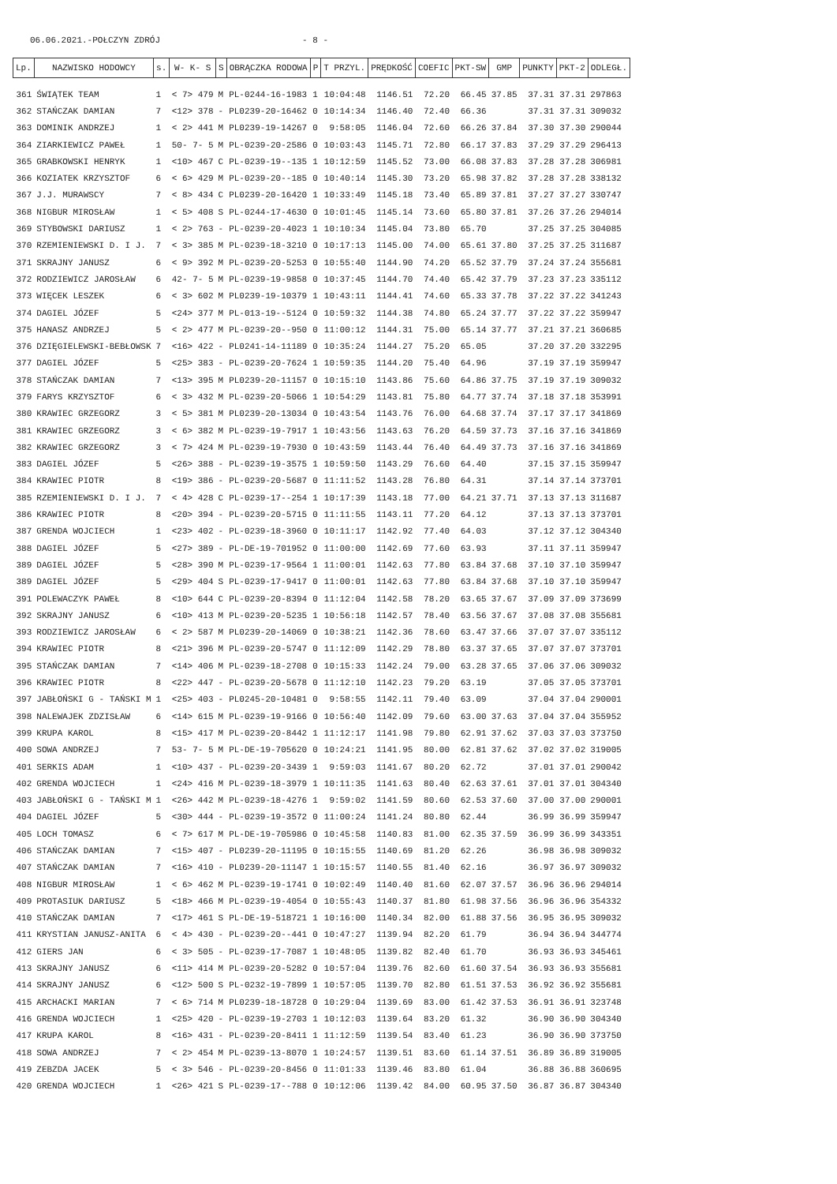06.06.2021.-POŁCZYN ZDRÓJ - 8 -
| Lp. | NAZWISKO HODOWCY | s. | W- K- S | S | OBRĄCZKA RODOWA | P | T PRZYL. | PRĘDKOŚĆ | COEFIC | PKT-SW | GMP | PUNKTY | PKT-2 | ODLEGŁ. |
| --- | --- | --- | --- | --- | --- | --- | --- | --- | --- | --- | --- | --- | --- | --- |
| 361 | ŚWIĄTEK TEAM | 1 | < 7> 479 | M | PL-0244-16-1983 | 1 | 10:04:48 | 1146.51 | 72.20 | 66.45 | 37.85 | 37.31 | 37.31 | 297863 |
| 362 | STAŃCZAK DAMIAN | 7 | <12> 378 | - | PL0239-20-16462 | 0 | 10:14:34 | 1146.40 | 72.40 | 66.36 | | 37.31 | 37.31 | 309032 |
| 363 | DOMINIK ANDRZEJ | 1 | < 2> 441 | M | PL0239-19-14267 | 0 | 9:58:05 | 1146.04 | 72.60 | 66.26 | 37.84 | 37.30 | 37.30 | 290044 |
| 364 | ZIARKIEWICZ PAWEŁ | 1 | 50- 7- 5 | M | PL-0239-20-2586 | 0 | 10:03:43 | 1145.71 | 72.80 | 66.17 | 37.83 | 37.29 | 37.29 | 296413 |
| 365 | GRABKOWSKI HENRYK | 1 | <10> 467 | C | PL-0239-19--135 | 1 | 10:12:59 | 1145.52 | 73.00 | 66.08 | 37.83 | 37.28 | 37.28 | 306981 |
| 366 | KOZIATEK KRZYSZTOF | 6 | < 6> 429 | M | PL-0239-20--185 | 0 | 10:40:14 | 1145.30 | 73.20 | 65.98 | 37.82 | 37.28 | 37.28 | 338132 |
| 367 | J.J. MURAWSCY | 7 | < 8> 434 | C | PL0239-20-16420 | 1 | 10:33:49 | 1145.18 | 73.40 | 65.89 | 37.81 | 37.27 | 37.27 | 330747 |
| 368 | NIGBUR MIROSŁAW | 1 | < 5> 408 | S | PL-0244-17-4630 | 0 | 10:01:45 | 1145.14 | 73.60 | 65.80 | 37.81 | 37.26 | 37.26 | 294014 |
| 369 | STYBOWSKI DARIUSZ | 1 | < 2> 763 | - | PL-0239-20-4023 | 1 | 10:10:34 | 1145.04 | 73.80 | 65.70 | | 37.25 | 37.25 | 304085 |
| 370 | RZEMIENIEWSKI D. I J. | 7 | < 3> 385 | M | PL-0239-18-3210 | 0 | 10:17:13 | 1145.00 | 74.00 | 65.61 | 37.80 | 37.25 | 37.25 | 311687 |
| 371 | SKRAJNY JANUSZ | 6 | < 9> 392 | M | PL-0239-20-5253 | 0 | 10:55:40 | 1144.90 | 74.20 | 65.52 | 37.79 | 37.24 | 37.24 | 355681 |
| 372 | RODZIEWICZ JAROSŁAW | 6 | 42- 7- 5 | M | PL-0239-19-9858 | 0 | 10:37:45 | 1144.70 | 74.40 | 65.42 | 37.79 | 37.23 | 37.23 | 335112 |
| 373 | WIĘCEK LESZEK | 6 | < 3> 602 | M | PL0239-19-10379 | 1 | 10:43:11 | 1144.41 | 74.60 | 65.33 | 37.78 | 37.22 | 37.22 | 341243 |
| 374 | DAGIEL JÓZEF | 5 | <24> 377 | M | PL-013-19--5124 | 0 | 10:59:32 | 1144.38 | 74.80 | 65.24 | 37.77 | 37.22 | 37.22 | 359947 |
| 375 | HANASZ ANDRZEJ | 5 | < 2> 477 | M | PL-0239-20--950 | 0 | 11:00:12 | 1144.31 | 75.00 | 65.14 | 37.77 | 37.21 | 37.21 | 360685 |
| 376 | DZIĘGIELEWSKI-BEBŁOWSK | 7 | <16> 422 | - | PL0241-14-11189 | 0 | 10:35:24 | 1144.27 | 75.20 | 65.05 | | 37.20 | 37.20 | 332295 |
| 377 | DAGIEL JÓZEF | 5 | <25> 383 | - | PL-0239-20-7624 | 1 | 10:59:35 | 1144.20 | 75.40 | 64.96 | | 37.19 | 37.19 | 359947 |
| 378 | STAŃCZAK DAMIAN | 7 | <13> 395 | M | PL0239-20-11157 | 0 | 10:15:10 | 1143.86 | 75.60 | 64.86 | 37.75 | 37.19 | 37.19 | 309032 |
| 379 | FARYS KRZYSZTOF | 6 | < 3> 432 | M | PL-0239-20-5066 | 1 | 10:54:29 | 1143.81 | 75.80 | 64.77 | 37.74 | 37.18 | 37.18 | 353991 |
| 380 | KRAWIEC GRZEGORZ | 3 | < 5> 381 | M | PL0239-20-13034 | 0 | 10:43:54 | 1143.76 | 76.00 | 64.68 | 37.74 | 37.17 | 37.17 | 341869 |
| 381 | KRAWIEC GRZEGORZ | 3 | < 6> 382 | M | PL-0239-19-7917 | 1 | 10:43:56 | 1143.63 | 76.20 | 64.59 | 37.73 | 37.16 | 37.16 | 341869 |
| 382 | KRAWIEC GRZEGORZ | 3 | < 7> 424 | M | PL-0239-19-7930 | 0 | 10:43:59 | 1143.44 | 76.40 | 64.49 | 37.73 | 37.16 | 37.16 | 341869 |
| 383 | DAGIEL JÓZEF | 5 | <26> 388 | - | PL-0239-19-3575 | 1 | 10:59:50 | 1143.29 | 76.60 | 64.40 | | 37.15 | 37.15 | 359947 |
| 384 | KRAWIEC PIOTR | 8 | <19> 386 | - | PL-0239-20-5687 | 0 | 11:11:52 | 1143.28 | 76.80 | 64.31 | | 37.14 | 37.14 | 373701 |
| 385 | RZEMIENIEWSKI D. I J. | 7 | < 4> 428 | C | PL-0239-17--254 | 1 | 10:17:39 | 1143.18 | 77.00 | 64.21 | 37.71 | 37.13 | 37.13 | 311687 |
| 386 | KRAWIEC PIOTR | 8 | <20> 394 | - | PL-0239-20-5715 | 0 | 11:11:55 | 1143.11 | 77.20 | 64.12 | | 37.13 | 37.13 | 373701 |
| 387 | GRENDA WOJCIECH | 1 | <23> 402 | - | PL-0239-18-3960 | 0 | 10:11:17 | 1142.92 | 77.40 | 64.03 | | 37.12 | 37.12 | 304340 |
| 388 | DAGIEL JÓZEF | 5 | <27> 389 | - | PL-DE-19-701952 | 0 | 11:00:00 | 1142.69 | 77.60 | 63.93 | | 37.11 | 37.11 | 359947 |
| 389 | DAGIEL JÓZEF | 5 | <28> 390 | M | PL-0239-17-9564 | 1 | 11:00:01 | 1142.63 | 77.80 | 63.84 | 37.68 | 37.10 | 37.10 | 359947 |
| 389 | DAGIEL JÓZEF | 5 | <29> 404 | S | PL-0239-17-9417 | 0 | 11:00:01 | 1142.63 | 77.80 | 63.84 | 37.68 | 37.10 | 37.10 | 359947 |
| 391 | POLEWACZYK PAWEŁ | 8 | <10> 644 | C | PL-0239-20-8394 | 0 | 11:12:04 | 1142.58 | 78.20 | 63.65 | 37.67 | 37.09 | 37.09 | 373699 |
| 392 | SKRAJNY JANUSZ | 6 | <10> 413 | M | PL-0239-20-5235 | 1 | 10:56:18 | 1142.57 | 78.40 | 63.56 | 37.67 | 37.08 | 37.08 | 355681 |
| 393 | RODZIEWICZ JAROSŁAW | 6 | < 2> 587 | M | PL0239-20-14069 | 0 | 10:38:21 | 1142.36 | 78.60 | 63.47 | 37.66 | 37.07 | 37.07 | 335112 |
| 394 | KRAWIEC PIOTR | 8 | <21> 396 | M | PL-0239-20-5747 | 0 | 11:12:09 | 1142.29 | 78.80 | 63.37 | 37.65 | 37.07 | 37.07 | 373701 |
| 395 | STAŃCZAK DAMIAN | 7 | <14> 406 | M | PL-0239-18-2708 | 0 | 10:15:33 | 1142.24 | 79.00 | 63.28 | 37.65 | 37.06 | 37.06 | 309032 |
| 396 | KRAWIEC PIOTR | 8 | <22> 447 | - | PL-0239-20-5678 | 0 | 11:12:10 | 1142.23 | 79.20 | 63.19 | | 37.05 | 37.05 | 373701 |
| 397 | JABŁOŃSKI G - TAŃSKI M | 1 | <25> 403 | - | PL0245-20-10481 | 0 | 9:58:55 | 1142.11 | 79.40 | 63.09 | | 37.04 | 37.04 | 290001 |
| 398 | NALEWAJEK ZDZISŁAW | 6 | <14> 615 | M | PL-0239-19-9166 | 0 | 10:56:40 | 1142.09 | 79.60 | 63.00 | 37.63 | 37.04 | 37.04 | 355952 |
| 399 | KRUPA KAROL | 8 | <15> 417 | M | PL-0239-20-8442 | 1 | 11:12:17 | 1141.98 | 79.80 | 62.91 | 37.62 | 37.03 | 37.03 | 373750 |
| 400 | SOWA ANDRZEJ | 7 | 53- 7- 5 | M | PL-DE-19-705620 | 0 | 10:24:21 | 1141.95 | 80.00 | 62.81 | 37.62 | 37.02 | 37.02 | 319005 |
| 401 | SERKIS ADAM | 1 | <10> 437 | - | PL-0239-20-3439 | 1 | 9:59:03 | 1141.67 | 80.20 | 62.72 | | 37.01 | 37.01 | 290042 |
| 402 | GRENDA WOJCIECH | 1 | <24> 416 | M | PL-0239-18-3979 | 1 | 10:11:35 | 1141.63 | 80.40 | 62.63 | 37.61 | 37.01 | 37.01 | 304340 |
| 403 | JABŁOŃSKI G - TAŃSKI M | 1 | <26> 442 | M | PL-0239-18-4276 | 1 | 9:59:02 | 1141.59 | 80.60 | 62.53 | 37.60 | 37.00 | 37.00 | 290001 |
| 404 | DAGIEL JÓZEF | 5 | <30> 444 | - | PL-0239-19-3572 | 0 | 11:00:24 | 1141.24 | 80.80 | 62.44 | | 36.99 | 36.99 | 359947 |
| 405 | LOCH TOMASZ | 6 | < 7> 617 | M | PL-DE-19-705986 | 0 | 10:45:58 | 1140.83 | 81.00 | 62.35 | 37.59 | 36.99 | 36.99 | 343351 |
| 406 | STAŃCZAK DAMIAN | 7 | <15> 407 | - | PL0239-20-11195 | 0 | 10:15:55 | 1140.69 | 81.20 | 62.26 | | 36.98 | 36.98 | 309032 |
| 407 | STAŃCZAK DAMIAN | 7 | <16> 410 | - | PL0239-20-11147 | 1 | 10:15:57 | 1140.55 | 81.40 | 62.16 | | 36.97 | 36.97 | 309032 |
| 408 | NIGBUR MIROSŁAW | 1 | < 6> 462 | M | PL-0239-19-1741 | 0 | 10:02:49 | 1140.40 | 81.60 | 62.07 | 37.57 | 36.96 | 36.96 | 294014 |
| 409 | PROTASIUK DARIUSZ | 5 | <18> 466 | M | PL-0239-19-4054 | 0 | 10:55:43 | 1140.37 | 81.80 | 61.98 | 37.56 | 36.96 | 36.96 | 354332 |
| 410 | STAŃCZAK DAMIAN | 7 | <17> 461 | S | PL-DE-19-518721 | 1 | 10:16:00 | 1140.34 | 82.00 | 61.88 | 37.56 | 36.95 | 36.95 | 309032 |
| 411 | KRYSTIAN JANUSZ-ANITA | 6 | < 4> 430 | - | PL-0239-20--441 | 0 | 10:47:27 | 1139.94 | 82.20 | 61.79 | | 36.94 | 36.94 | 344774 |
| 412 | GIERS JAN | 6 | < 3> 505 | - | PL-0239-17-7087 | 1 | 10:48:05 | 1139.82 | 82.40 | 61.70 | | 36.93 | 36.93 | 345461 |
| 413 | SKRAJNY JANUSZ | 6 | <11> 414 | M | PL-0239-20-5282 | 0 | 10:57:04 | 1139.76 | 82.60 | 61.60 | 37.54 | 36.93 | 36.93 | 355681 |
| 414 | SKRAJNY JANUSZ | 6 | <12> 500 | S | PL-0232-19-7899 | 1 | 10:57:05 | 1139.70 | 82.80 | 61.51 | 37.53 | 36.92 | 36.92 | 355681 |
| 415 | ARCHACKI MARIAN | 7 | < 6> 714 | M | PL0239-18-18728 | 0 | 10:29:04 | 1139.69 | 83.00 | 61.42 | 37.53 | 36.91 | 36.91 | 323748 |
| 416 | GRENDA WOJCIECH | 1 | <25> 420 | - | PL-0239-19-2703 | 1 | 10:12:03 | 1139.64 | 83.20 | 61.32 | | 36.90 | 36.90 | 304340 |
| 417 | KRUPA KAROL | 8 | <16> 431 | - | PL-0239-20-8411 | 1 | 11:12:59 | 1139.54 | 83.40 | 61.23 | | 36.90 | 36.90 | 373750 |
| 418 | SOWA ANDRZEJ | 7 | < 2> 454 | M | PL-0239-13-8070 | 1 | 10:24:57 | 1139.51 | 83.60 | 61.14 | 37.51 | 36.89 | 36.89 | 319005 |
| 419 | ZEBZDA JACEK | 5 | < 3> 546 | - | PL-0239-20-8456 | 0 | 11:01:33 | 1139.46 | 83.80 | 61.04 | | 36.88 | 36.88 | 360695 |
| 420 | GRENDA WOJCIECH | 1 | <26> 421 | S | PL-0239-17--788 | 0 | 10:12:06 | 1139.42 | 84.00 | 60.95 | 37.50 | 36.87 | 36.87 | 304340 |